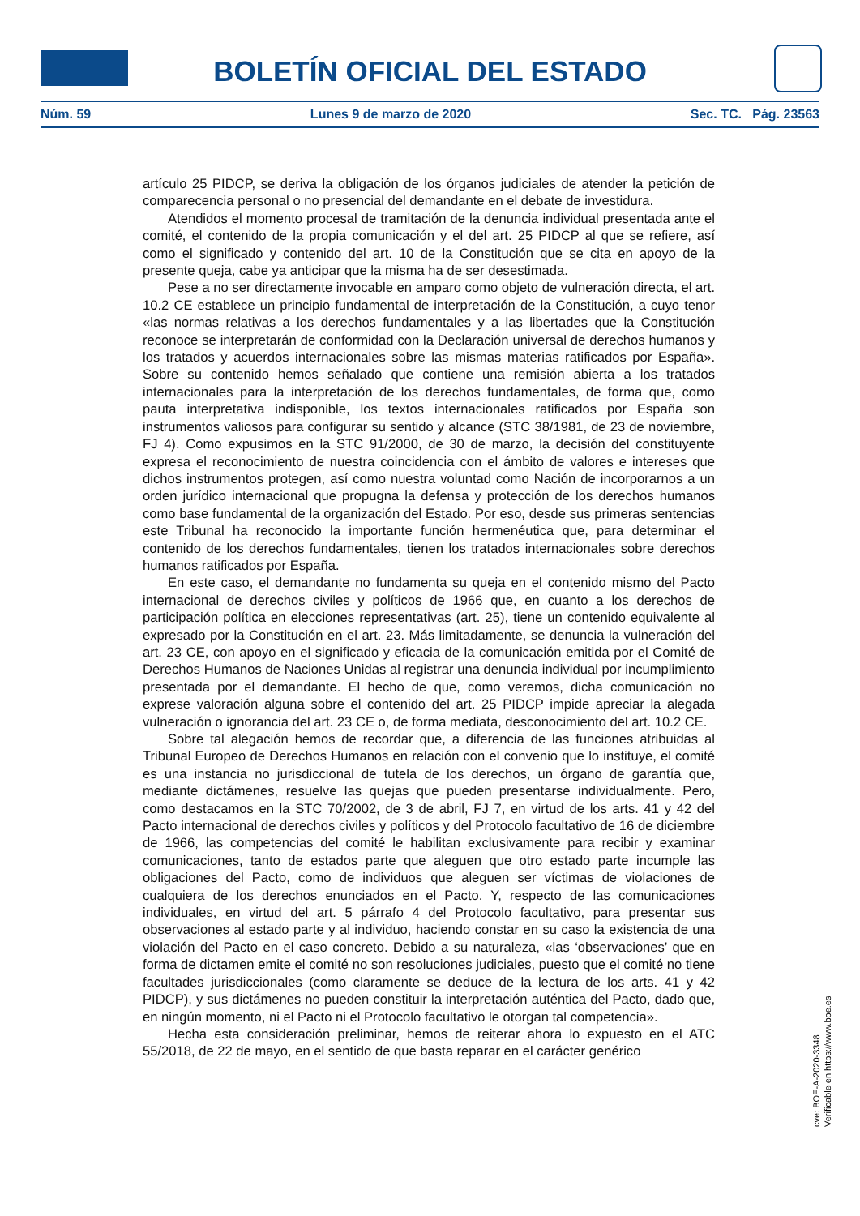BOLETÍN OFICIAL DEL ESTADO
Núm. 59 Lunes 9 de marzo de 2020 Sec. TC. Pág. 23563
artículo 25 PIDCP, se deriva la obligación de los órganos judiciales de atender la petición de comparecencia personal o no presencial del demandante en el debate de investidura.
Atendidos el momento procesal de tramitación de la denuncia individual presentada ante el comité, el contenido de la propia comunicación y el del art. 25 PIDCP al que se refiere, así como el significado y contenido del art. 10 de la Constitución que se cita en apoyo de la presente queja, cabe ya anticipar que la misma ha de ser desestimada.
Pese a no ser directamente invocable en amparo como objeto de vulneración directa, el art. 10.2 CE establece un principio fundamental de interpretación de la Constitución, a cuyo tenor «las normas relativas a los derechos fundamentales y a las libertades que la Constitución reconoce se interpretarán de conformidad con la Declaración universal de derechos humanos y los tratados y acuerdos internacionales sobre las mismas materias ratificados por España». Sobre su contenido hemos señalado que contiene una remisión abierta a los tratados internacionales para la interpretación de los derechos fundamentales, de forma que, como pauta interpretativa indisponible, los textos internacionales ratificados por España son instrumentos valiosos para configurar su sentido y alcance (STC 38/1981, de 23 de noviembre, FJ 4). Como expusimos en la STC 91/2000, de 30 de marzo, la decisión del constituyente expresa el reconocimiento de nuestra coincidencia con el ámbito de valores e intereses que dichos instrumentos protegen, así como nuestra voluntad como Nación de incorporarnos a un orden jurídico internacional que propugna la defensa y protección de los derechos humanos como base fundamental de la organización del Estado. Por eso, desde sus primeras sentencias este Tribunal ha reconocido la importante función hermenéutica que, para determinar el contenido de los derechos fundamentales, tienen los tratados internacionales sobre derechos humanos ratificados por España.
En este caso, el demandante no fundamenta su queja en el contenido mismo del Pacto internacional de derechos civiles y políticos de 1966 que, en cuanto a los derechos de participación política en elecciones representativas (art. 25), tiene un contenido equivalente al expresado por la Constitución en el art. 23. Más limitadamente, se denuncia la vulneración del art. 23 CE, con apoyo en el significado y eficacia de la comunicación emitida por el Comité de Derechos Humanos de Naciones Unidas al registrar una denuncia individual por incumplimiento presentada por el demandante. El hecho de que, como veremos, dicha comunicación no exprese valoración alguna sobre el contenido del art. 25 PIDCP impide apreciar la alegada vulneración o ignorancia del art. 23 CE o, de forma mediata, desconocimiento del art. 10.2 CE.
Sobre tal alegación hemos de recordar que, a diferencia de las funciones atribuidas al Tribunal Europeo de Derechos Humanos en relación con el convenio que lo instituye, el comité es una instancia no jurisdiccional de tutela de los derechos, un órgano de garantía que, mediante dictámenes, resuelve las quejas que pueden presentarse individualmente. Pero, como destacamos en la STC 70/2002, de 3 de abril, FJ 7, en virtud de los arts. 41 y 42 del Pacto internacional de derechos civiles y políticos y del Protocolo facultativo de 16 de diciembre de 1966, las competencias del comité le habilitan exclusivamente para recibir y examinar comunicaciones, tanto de estados parte que aleguen que otro estado parte incumple las obligaciones del Pacto, como de individuos que aleguen ser víctimas de violaciones de cualquiera de los derechos enunciados en el Pacto. Y, respecto de las comunicaciones individuales, en virtud del art. 5 párrafo 4 del Protocolo facultativo, para presentar sus observaciones al estado parte y al individuo, haciendo constar en su caso la existencia de una violación del Pacto en el caso concreto. Debido a su naturaleza, «las ‘observaciones’ que en forma de dictamen emite el comité no son resoluciones judiciales, puesto que el comité no tiene facultades jurisdiccionales (como claramente se deduce de la lectura de los arts. 41 y 42 PIDCP), y sus dictámenes no pueden constituir la interpretación auténtica del Pacto, dado que, en ningún momento, ni el Pacto ni el Protocolo facultativo le otorgan tal competencia».
Hecha esta consideración preliminar, hemos de reiterar ahora lo expuesto en el ATC 55/2018, de 22 de mayo, en el sentido de que basta reparar en el carácter genérico
cve: BOE-A-2020-3348
Verificable en https://www.boe.es